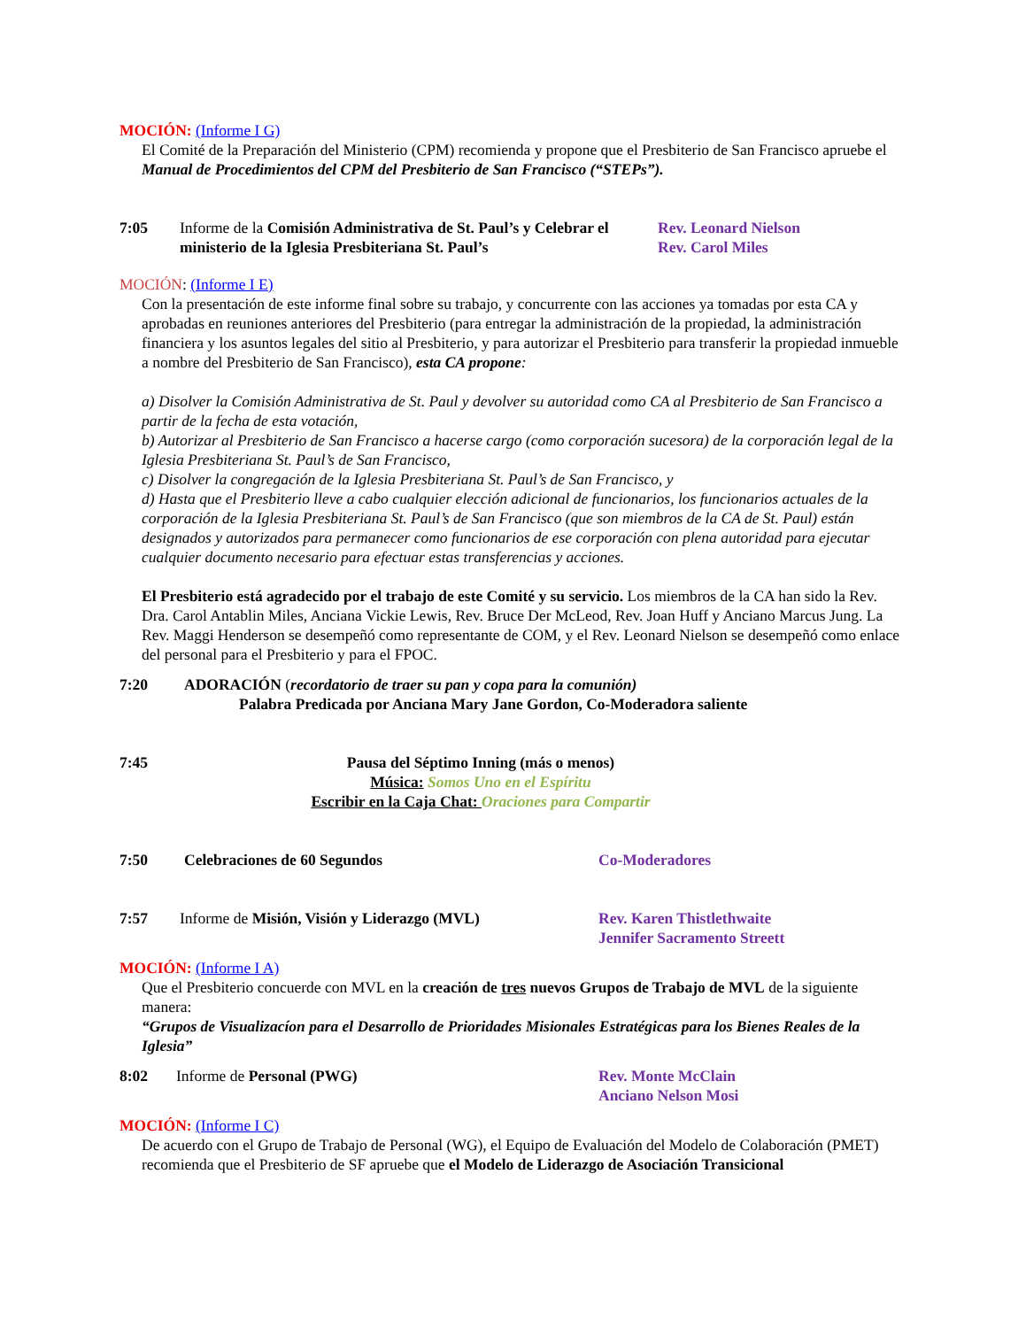MOCIÓN: (Informe I G)
El Comité de la Preparación del Ministerio (CPM) recomienda y propone que el Presbiterio de San Francisco apruebe el Manual de Procedimientos del CPM del Presbiterio de San Francisco (“STEPs”).
7:05 Informe de la Comisión Administrativa de St. Paul’s y Celebrar el ministerio de la Iglesia Presbiteriana St. Paul’s
Rev. Leonard Nielson
Rev. Carol Miles
MOCIÓN: (Informe I E)
Con la presentación de este informe final sobre su trabajo, y concurrente con las acciones ya tomadas por esta CA y aprobadas en reuniones anteriores del Presbiterio (para entregar la administración de la propiedad, la administración financiera y los asuntos legales del sitio al Presbiterio, y para autorizar el Presbiterio para transferir la propiedad inmueble a nombre del Presbiterio de San Francisco), esta CA propone:
a) Disolver la Comisión Administrativa de St. Paul y devolver su autoridad como CA al Presbiterio de San Francisco a partir de la fecha de esta votación,
b) Autorizar al Presbiterio de San Francisco a hacerse cargo (como corporación sucesora) de la corporación legal de la Iglesia Presbiteriana St. Paul’s de San Francisco,
c) Disolver la congregación de la Iglesia Presbiteriana St. Paul’s de San Francisco, y
d) Hasta que el Presbiterio lleve a cabo cualquier elección adicional de funcionarios, los funcionarios actuales de la corporación de la Iglesia Presbiteriana St. Paul’s de San Francisco (que son miembros de la CA de St. Paul) están designados y autorizados para permanecer como funcionarios de ese corporación con plena autoridad para ejecutar cualquier documento necesario para efectuar estas transferencias y acciones.
El Presbiterio está agradecido por el trabajo de este Comité y su servicio. Los miembros de la CA han sido la Rev. Dra. Carol Antablin Miles, Anciana Vickie Lewis, Rev. Bruce Der McLeod, Rev. Joan Huff y Anciano Marcus Jung. La Rev. Maggi Henderson se desempeñó como representante de COM, y el Rev. Leonard Nielson se desempeñó como enlace del personal para el Presbiterio y para el FPOC.
7:20 ADORACIÓN (recordatorio de traer su pan y copa para la comunión)
Palabra Predicada por Anciana Mary Jane Gordon, Co-Moderadora saliente
7:45 Pausa del Séptimo Inning (más o menos)
Música: Somos Uno en el Espíritu
Escribir en la Caja Chat: Oraciones para Compartir
7:50 Celebraciones de 60 Segundos Co-Moderadores
7:57 Informe de Misión, Visión y Liderazgo (MVL) Rev. Karen Thistlethwaite
Jennifer Sacramento Streett
MOCIÓN: (Informe I A)
Que el Presbiterio concuerde con MVL en la creación de tres nuevos Grupos de Trabajo de MVL de la siguiente manera:
“Grupos de Visualizacíon para el Desarrollo de Prioridades Misionales Estratégicas para los Bienes Reales de la Iglesia”
8:02 Informe de Personal (PWG) Rev. Monte McClain
Anciano Nelson Mosi
MOCIÓN: (Informe I C)
De acuerdo con el Grupo de Trabajo de Personal (WG), el Equipo de Evaluación del Modelo de Colaboración (PMET) recomienda que el Presbiterio de SF apruebe que el Modelo de Liderazgo de Asociación Transicional